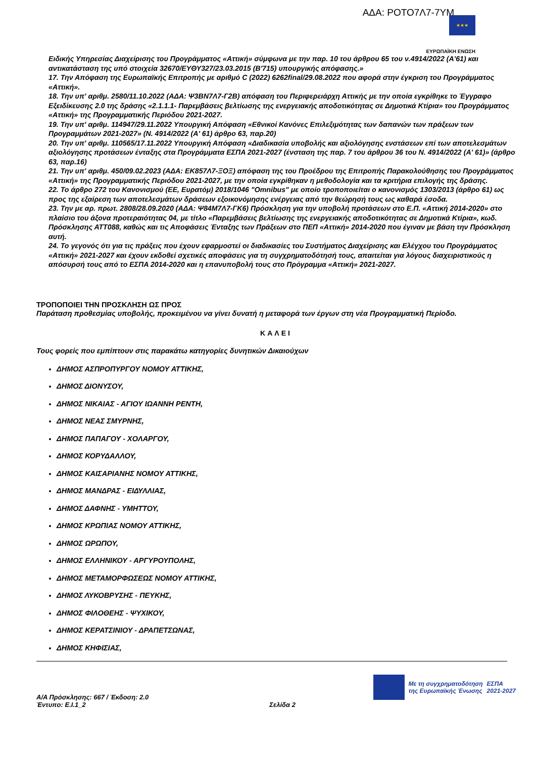ΑΔΑ: ΡΟΤΟ7Λ7-7ΥΜ
★★★
ΕΥΡΩΠΑΪΚΗ ΕΝΩΣΗ
Ειδικής Υπηρεσίας Διαχείρισης του Προγράμματος «Αττική» σύμφωνα με την παρ. 10 του άρθρου 65 του ν.4914/2022 (Α'61) και αντικατάσταση της υπό στοιχεία 32670/ΕΥΘΥ327/23.03.2015 (Β'715) υπουργικής απόφασης.»
17. Την Απόφαση της Ευρωπαϊκής Επιτροπής με αριθμό C (2022) 6262final/29.08.2022 που αφορά στην έγκριση του Προγράμματος «Αττική».
18. Την υπ' αριθμ. 2580/11.10.2022 (ΑΔΑ: Ψ3ΒΝ7Λ7-Γ2Β) απόφαση του Περιφερειάρχη Αττικής με την οποία εγκρίθηκε το Έγγραφο Εξειδίκευσης 2.0 της δράσης «2.1.1.1- Παρεμβάσεις βελτίωσης της ενεργειακής αποδοτικότητας σε Δημοτικά Κτίρια» του Προγράμματος «Αττική» της Προγραμματικής Περιόδου 2021-2027.
19. Την υπ' αριθμ. 114947/29.11.2022 Υπουργική Απόφαση «Εθνικοί Κανόνες Επιλεξιμότητας των δαπανών των πράξεων των Προγραμμάτων 2021-2027» (Ν. 4914/2022 (Α' 61) άρθρο 63, παρ.20)
20. Την υπ' αριθμ. 110565/17.11.2022 Υπουργική Απόφαση «Διαδικασία υποβολής και αξιολόγησης ενστάσεων επί των αποτελεσμάτων αξιολόγησης προτάσεων ένταξης στα Προγράμματα ΕΣΠΑ 2021-2027 (ένσταση της παρ. 7 του άρθρου 36 του Ν. 4914/2022 (Α' 61)» (άρθρο 63, παρ.16)
21. Την υπ' αριθμ. 450/09.02.2023 (ΑΔΑ: ΕΚ857Λ7-ΞΟΞ) απόφαση της του Προέδρου της Επιτροπής Παρακολούθησης του Προγράμματος «Αττική» της Προγραμματικής Περιόδου 2021-2027, με την οποία εγκρίθηκαν η μεθοδολογία και τα κριτήρια επιλογής της δράσης.
22. Το άρθρο 272 του Κανονισμού (ΕΕ, Ευρατόμ) 2018/1046 "Omnibus" με οποίο τροποποιείται ο κανονισμός 1303/2013 (άρθρο 61) ως προς της εξαίρεση των αποτελεσμάτων δράσεων εξοικονόμησης ενέργειας από την θεώρησή τους ως καθαρά έσοδα.
23. Την με αρ. πρωτ. 2808/28.09.2020 (ΑΔΑ: Ψ84Μ7Λ7-ΓΚ6) Πρόσκληση για την υποβολή προτάσεων στο Ε.Π. «Αττική 2014-2020» στο πλαίσιο του άξονα προτεραιότητας 04, με τίτλο «Παρεμβάσεις βελτίωσης της ενεργειακής αποδοτικότητας σε Δημοτικά Κτίρια», κωδ. Πρόσκλησης ΑΤΤ088, καθώς και τις Αποφάσεις Ένταξης των Πράξεων στο ΠΕΠ «Αττική» 2014-2020 που έγιναν με βάση την Πρόσκληση αυτή.
24. Το γεγονός ότι για τις πράξεις που έχουν εφαρμοστεί οι διαδικασίες του Συστήματος Διαχείρισης και Ελέγχου του Προγράμματος «Αττική» 2021-2027 και έχουν εκδοθεί σχετικές αποφάσεις για τη συγχρηματοδότησή τους, απαιτείται για λόγους διαχειριστικούς η απόσυρσή τους από το ΕΣΠΑ 2014-2020 και η επανυποβολή τους στο Πρόγραμμα «Αττική» 2021-2027.
ΤΡΟΠΟΠΟΙΕΙ ΤΗΝ ΠΡΟΣΚΛΗΣΗ ΩΣ ΠΡΟΣ
Παράταση προθεσμίας υποβολής, προκειμένου να γίνει δυνατή η μεταφορά των έργων στη νέα Προγραμματική Περίοδο.
ΚΑΛΕΙ
Τους φορείς που εμπίπτουν στις παρακάτω κατηγορίες δυνητικών Δικαιούχων
ΔΗΜΟΣ ΑΣΠΡΟΠΥΡΓΟΥ ΝΟΜΟΥ ΑΤΤΙΚΗΣ,
ΔΗΜΟΣ ΔΙΟΝΥΣΟΥ,
ΔΗΜΟΣ ΝΙΚΑΙΑΣ - ΑΓΙΟΥ ΙΩΑΝΝΗ ΡΕΝΤΗ,
ΔΗΜΟΣ ΝΕΑΣ ΣΜΥΡΝΗΣ,
ΔΗΜΟΣ ΠΑΠΑΓΟΥ - ΧΟΛΑΡΓΟΥ,
ΔΗΜΟΣ ΚΟΡΥΔΑΛΛΟΥ,
ΔΗΜΟΣ ΚΑΙΣΑΡΙΑΝΗΣ ΝΟΜΟΥ ΑΤΤΙΚΗΣ,
ΔΗΜΟΣ ΜΑΝΔΡΑΣ - ΕΙΔΥΛΛΙΑΣ,
ΔΗΜΟΣ ΔΑΦΝΗΣ - ΥΜΗΤΤΟΥ,
ΔΗΜΟΣ ΚΡΩΠΙΑΣ ΝΟΜΟΥ ΑΤΤΙΚΗΣ,
ΔΗΜΟΣ ΩΡΩΠΟΥ,
ΔΗΜΟΣ ΕΛΛΗΝΙΚΟΥ - ΑΡΓΥΡΟΥΠΟΛΗΣ,
ΔΗΜΟΣ ΜΕΤΑΜΟΡΦΩΣΕΩΣ ΝΟΜΟΥ ΑΤΤΙΚΗΣ,
ΔΗΜΟΣ ΛΥΚΟΒΡΥΣΗΣ - ΠΕΥΚΗΣ,
ΔΗΜΟΣ ΦΙΛΟΘΕΗΣ - ΨΥΧΙΚΟΥ,
ΔΗΜΟΣ ΚΕΡΑΤΣΙΝΙΟΥ - ΔΡΑΠΕΤΣΩΝΑΣ,
ΔΗΜΟΣ ΚΗΦΙΣΙΑΣ,
Α/Α Πρόσκλησης: 667 / Έκδοση: 2.0
Έντυπο: Ε.Ι.1_2 Σελίδα 2
Με τη συγχρηματοδότηση
της Ευρωπαϊκής Ένωσης
ΕΣΠΑ
2021-2027